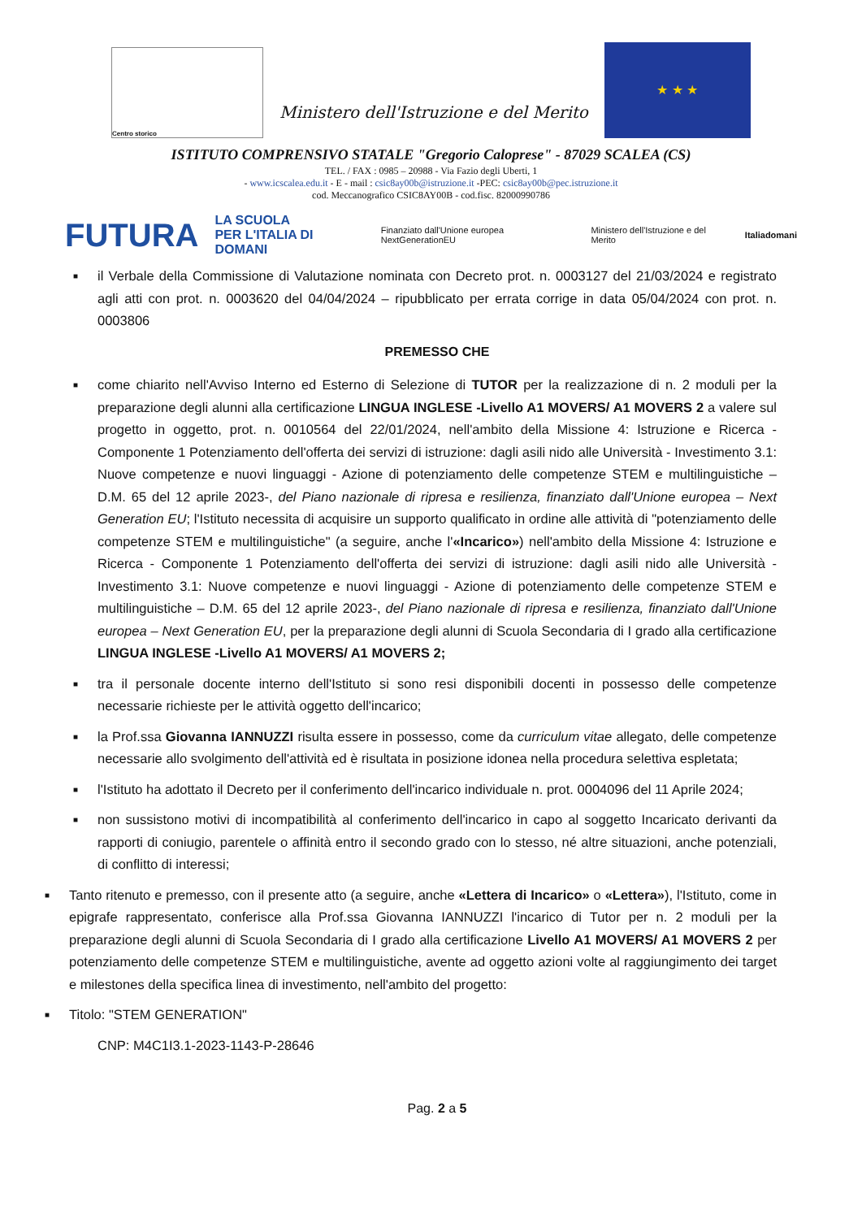Centro storico
Ministero dell'Istruzione e del Merito
★ ★ ★
ISTITUTO COMPRENSIVO STATALE "Gregorio Caloprese" - 87029 SCALEA (CS)
TEL. / FAX : 0985 – 20988 - Via Fazio degli Uberti, 1
- www.icscalea.edu.it - E - mail : csic8ay00b@istruzione.it -PEC: csic8ay00b@pec.istruzione.it
cod. Meccanografico CSIC8AY00B - cod.fisc. 82000990786
FUTURA LA SCUOLA
PER L'ITALIA DI DOMANI Finanziato dall'Unione europea NextGenerationEU Ministero dell'Istruzione e del Merito Italiadomani
■ il Verbale della Commissione di Valutazione nominata con Decreto prot. n. 0003127 del 21/03/2024 e registrato agli atti con prot. n. 0003620 del 04/04/2024 – ripubblicato per errata corrige in data 05/04/2024 con prot. n. 0003806
PREMESSO CHE
■ come chiarito nell'Avviso Interno ed Esterno di Selezione di TUTOR per la realizzazione di n. 2 moduli per la preparazione degli alunni alla certificazione LINGUA INGLESE -Livello A1 MOVERS/ A1 MOVERS 2 a valere sul progetto in oggetto, prot. n. 0010564 del 22/01/2024, nell'ambito della Missione 4: Istruzione e Ricerca - Componente 1 Potenziamento dell'offerta dei servizi di istruzione: dagli asili nido alle Università - Investimento 3.1: Nuove competenze e nuovi linguaggi - Azione di potenziamento delle competenze STEM e multilinguistiche – D.M. 65 del 12 aprile 2023-, del Piano nazionale di ripresa e resilienza, finanziato dall'Unione europea – Next Generation EU; l'Istituto necessita di acquisire un supporto qualificato in ordine alle attività di "potenziamento delle competenze STEM e multilinguistiche" (a seguire, anche l'«Incarico») nell'ambito della Missione 4: Istruzione e Ricerca - Componente 1 Potenziamento dell'offerta dei servizi di istruzione: dagli asili nido alle Università - Investimento 3.1: Nuove competenze e nuovi linguaggi - Azione di potenziamento delle competenze STEM e multilinguistiche – D.M. 65 del 12 aprile 2023-, del Piano nazionale di ripresa e resilienza, finanziato dall'Unione europea – Next Generation EU, per la preparazione degli alunni di Scuola Secondaria di I grado alla certificazione LINGUA INGLESE -Livello A1 MOVERS/ A1 MOVERS 2;
■ tra il personale docente interno dell'Istituto si sono resi disponibili docenti in possesso delle competenze necessarie richieste per le attività oggetto dell'incarico;
■ la Prof.ssa Giovanna IANNUZZI risulta essere in possesso, come da curriculum vitae allegato, delle competenze necessarie allo svolgimento dell'attività ed è risultata in posizione idonea nella procedura selettiva espletata;
■ l'Istituto ha adottato il Decreto per il conferimento dell'incarico individuale n. prot. 0004096 del 11 Aprile 2024;
■ non sussistono motivi di incompatibilità al conferimento dell'incarico in capo al soggetto Incaricato derivanti da rapporti di coniugio, parentele o affinità entro il secondo grado con lo stesso, né altre situazioni, anche potenziali, di conflitto di interessi;
■ Tanto ritenuto e premesso, con il presente atto (a seguire, anche «Lettera di Incarico» o «Lettera»), l'Istituto, come in epigrafe rappresentato, conferisce alla Prof.ssa Giovanna IANNUZZI l'incarico di Tutor per n. 2 moduli per la preparazione degli alunni di Scuola Secondaria di I grado alla certificazione Livello A1 MOVERS/ A1 MOVERS 2 per potenziamento delle competenze STEM e multilinguistiche, avente ad oggetto azioni volte al raggiungimento dei target e milestones della specifica linea di investimento, nell'ambito del progetto:
■ Titolo: "STEM GENERATION"
CNP: M4C1I3.1-2023-1143-P-28646
Pag. 2 a 5